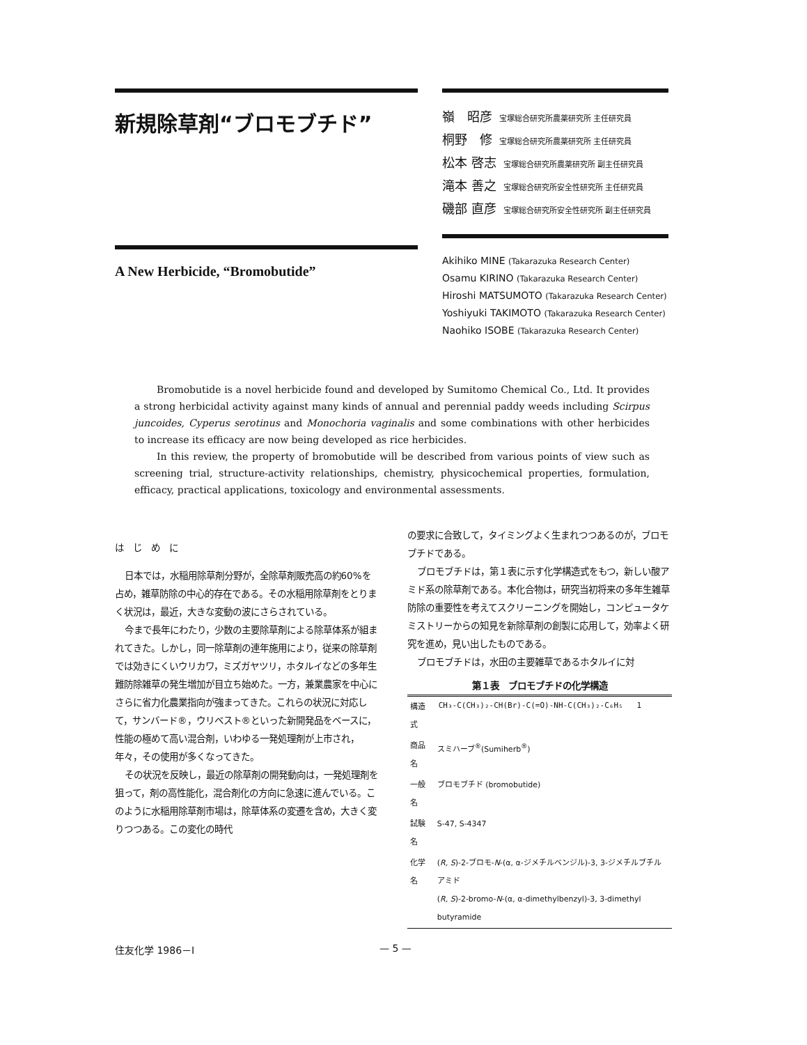新規除草剤“ブロモブチド”
A New Herbicide, “Bromobutide”
嶺　昭彦 宝塚総合研究所農薬研究所 主任研究員
桐野　修 宝塚総合研究所農薬研究所 主任研究員
松本 啓志 宝塚総合研究所農薬研究所 副主任研究員
滝本 善之 宝塚総合研究所安全性研究所 主任研究員
磯部 直彦 宝塚総合研究所安全性研究所 副主任研究員
Akihiko MINE (Takarazuka Research Center)
Osamu KIRINO (Takarazuka Research Center)
Hiroshi MATSUMOTO (Takarazuka Research Center)
Yoshiyuki TAKIMOTO (Takarazuka Research Center)
Naohiko ISOBE (Takarazuka Research Center)
Bromobutide is a novel herbicide found and developed by Sumitomo Chemical Co., Ltd. It provides a strong herbicidal activity against many kinds of annual and perennial paddy weeds including Scirpus juncoides, Cyperus serotinus and Monochoria vaginalis and some combinations with other herbicides to increase its efficacy are now being developed as rice herbicides.
In this review, the property of bromobutide will be described from various points of view such as screening trial, structure-activity relationships, chemistry, physicochemical properties, formulation, efficacy, practical applications, toxicology and environmental assessments.
は　じ　め　に
日本では，水稲用除草剤分野が，全除草剤販売高の約60%を占め，雑草防除の中心的存在である。その水稲用除草剤をとりまく状況は，最近，大きな変動の波にさらされている。
今まで長年にわたり，少数の主要除草剤による除草体系が組まれてきた。しかし，同一除草剤の連年施用により，従来の除草剤では効きにくいウリカワ，ミズガヤツリ，ホタルイなどの多年生難防除雑草の発生増加が目立ち始めた。一方，兼業農家を中心にさらに省力化農業指向が強まってきた。これらの状況に対応して，サンバード®，ウリベスト®といった新開発品をベースに，性能の極めて高い混合剤，いわゆる一発処理剤が上市され，年々，その使用が多くなってきた。
その状況を反映し，最近の除草剤の開発動向は，一発処理剤を狙って，剤の高性能化，混合剤化の方向に急速に進んでいる。このように水稲用除草剤市場は，除草体系の変遷を含め，大きく変りつつある。この変化の時代
の要求に合致して，タイミングよく生まれつつあるのが，ブロモブチドである。
ブロモブチドは，第１表に示す化学構造式をもつ，新しい酸アミド系の除草剤である。本化合物は，研究当初将来の多年生雑草防除の重要性を考えてスクリーニングを開始し，コンピュータケミストリーからの知見を新除草剤の創製に応用して，効率よく研究を進め，見い出したものである。
ブロモブチドは，水田の主要雑草であるホタルイに対
第１表　ブロモブチドの化学構造
| 構造式 | CH₃-C(CH₃)₂-CH(Br)-C(=O)-NH-C(CH₃)₂-C₆H₅ 1 |
| 商品名 | スミハーブ<sup>®</sup>(Sumiherb<sup>®</sup>) |
| 一般名 | ブロモブチド (bromobutide) |
| 試験名 | S-47, S-4347 |
| 化学名 | ( R, S )-2-ブロモ- N -(α, α-ジメチルベンジル)-3, 3-ジメチルブチルアミド ( R, S )-2-bromo- N -(α, α-dimethylbenzyl)-3, 3-dimethyl butyramide |
住友化学 1986－Ⅰ — 5 —